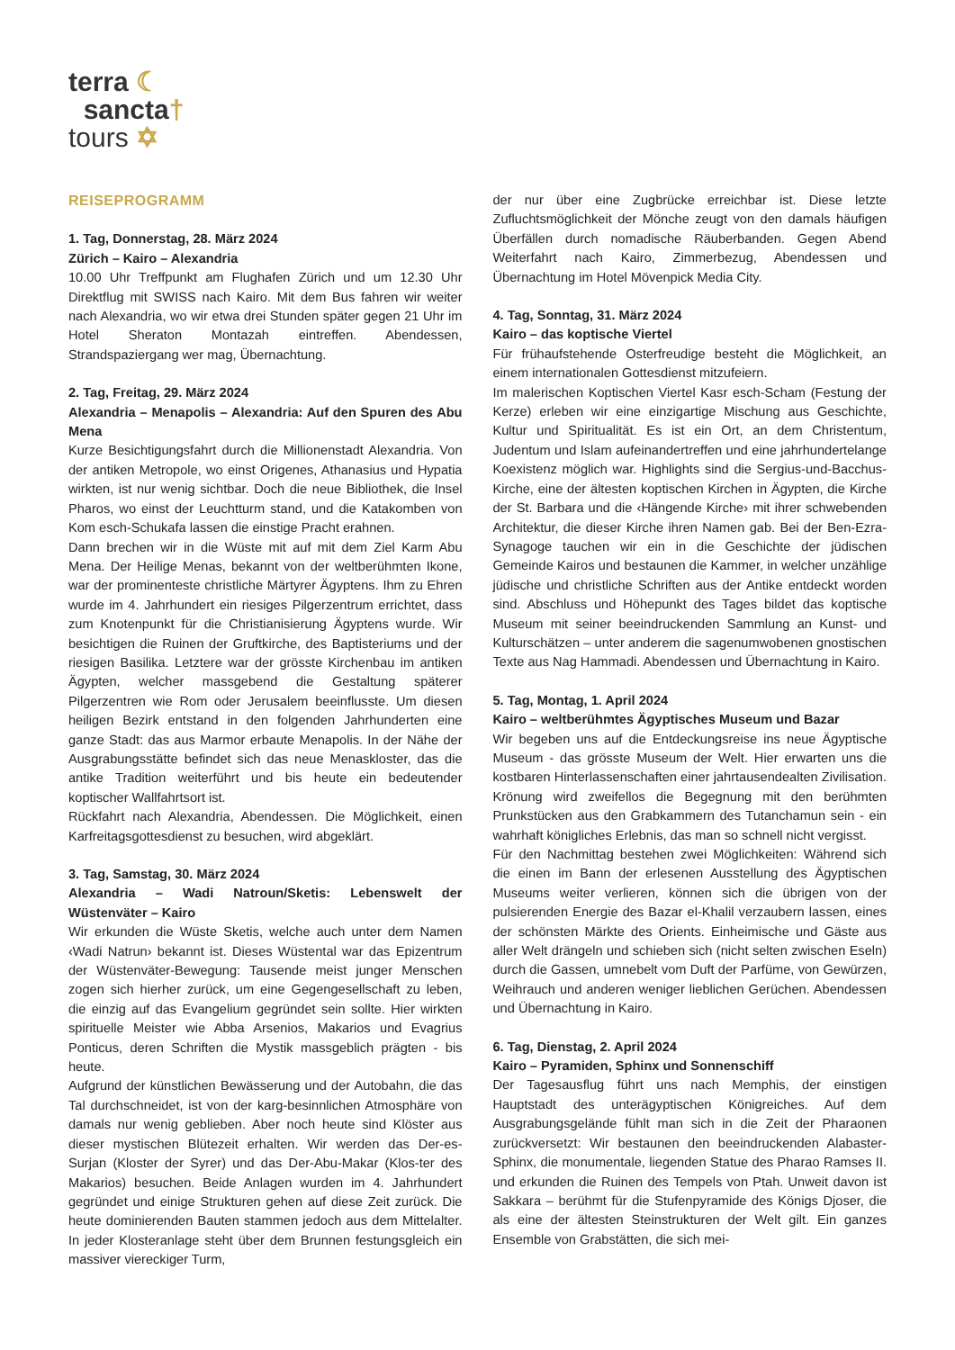terra ☾
sancta†
tours ✡
REISEPROGRAMM
1. Tag, Donnerstag, 28. März 2024
Zürich – Kairo – Alexandria
10.00 Uhr Treffpunkt am Flughafen Zürich und um 12.30 Uhr Direktflug mit SWISS nach Kairo. Mit dem Bus fahren wir weiter nach Alexandria, wo wir etwa drei Stunden später gegen 21 Uhr im Hotel Sheraton Montazah eintreffen. Abendessen, Strandspaziergang wer mag, Übernachtung.
2. Tag, Freitag, 29. März 2024
Alexandria – Menapolis – Alexandria: Auf den Spuren des Abu Mena
Kurze Besichtigungsfahrt durch die Millionenstadt Alexandria. Von der antiken Metropole, wo einst Origenes, Athanasius und Hypatia wirkten, ist nur wenig sichtbar. Doch die neue Bibliothek, die Insel Pharos, wo einst der Leuchtturm stand, und die Katakomben von Kom esch-Schukafa lassen die einstige Pracht erahnen.
Dann brechen wir in die Wüste mit auf mit dem Ziel Karm Abu Mena. Der Heilige Menas, bekannt von der weltberühmten Ikone, war der prominenteste christliche Märtyrer Ägyptens. Ihm zu Ehren wurde im 4. Jahrhundert ein riesiges Pilgerzentrum errichtet, dass zum Knotenpunkt für die Christianisierung Ägyptens wurde. Wir besichtigen die Ruinen der Gruftkirche, des Baptisteriums und der riesigen Basilika. Letztere war der grösste Kirchenbau im antiken Ägypten, welcher massgebend die Gestaltung späterer Pilgerzentren wie Rom oder Jerusalem beeinflusste. Um diesen heiligen Bezirk entstand in den folgenden Jahrhunderten eine ganze Stadt: das aus Marmor erbaute Menapolis. In der Nähe der Ausgrabungsstätte befindet sich das neue Menaskloster, das die antike Tradition weiterführt und bis heute ein bedeutender koptischer Wallfahrtsort ist.
Rückfahrt nach Alexandria, Abendessen. Die Möglichkeit, einen Karfreitagsgottesdienst zu besuchen, wird abgeklärt.
3. Tag, Samstag, 30. März 2024
Alexandria – Wadi Natroun/Sketis: Lebenswelt der Wüstenväter – Kairo
Wir erkunden die Wüste Sketis, welche auch unter dem Namen ‹Wadi Natrun› bekannt ist. Dieses Wüstental war das Epizentrum der Wüstenväter-Bewegung: Tausende meist junger Menschen zogen sich hierher zurück, um eine Gegengesellschaft zu leben, die einzig auf das Evangelium gegründet sein sollte. Hier wirkten spirituelle Meister wie Abba Arsenios, Makarios und Evagrius Ponticus, deren Schriften die Mystik massgeblich prägten - bis heute.
Aufgrund der künstlichen Bewässerung und der Autobahn, die das Tal durchschneidet, ist von der karg-besinnlichen Atmosphäre von damals nur wenig geblieben. Aber noch heute sind Klöster aus dieser mystischen Blütezeit erhalten. Wir werden das Der-es-Surjan (Kloster der Syrer) und das Der-Abu-Makar (Klos-ter des Makarios) besuchen. Beide Anlagen wurden im 4. Jahrhundert gegründet und einige Strukturen gehen auf diese Zeit zurück. Die heute dominierenden Bauten stammen jedoch aus dem Mittelalter. In jeder Klosteranlage steht über dem Brunnen festungsgleich ein massiver viereckiger Turm,
der nur über eine Zugbrücke erreichbar ist. Diese letzte Zufluchtsmöglichkeit der Mönche zeugt von den damals häufigen Überfällen durch nomadische Räuberbanden. Gegen Abend Weiterfahrt nach Kairo, Zimmerbezug, Abendessen und Übernachtung im Hotel Mövenpick Media City.
4. Tag, Sonntag, 31. März 2024
Kairo – das koptische Viertel
Für frühaufstehende Osterfreudige besteht die Möglichkeit, an einem internationalen Gottesdienst mitzufeiern.
Im malerischen Koptischen Viertel Kasr esch-Scham (Festung der Kerze) erleben wir eine einzigartige Mischung aus Geschichte, Kultur und Spiritualität. Es ist ein Ort, an dem Christentum, Judentum und Islam aufeinandertreffen und eine jahrhundertelange Koexistenz möglich war. Highlights sind die Sergius-und-Bacchus-Kirche, eine der ältesten koptischen Kirchen in Ägypten, die Kirche der St. Barbara und die ‹Hängende Kirche› mit ihrer schwebenden Architektur, die dieser Kirche ihren Namen gab. Bei der Ben-Ezra-Synagoge tauchen wir ein in die Geschichte der jüdischen Gemeinde Kairos und bestaunen die Kammer, in welcher unzählige jüdische und christliche Schriften aus der Antike entdeckt worden sind. Abschluss und Höhepunkt des Tages bildet das koptische Museum mit seiner beeindruckenden Sammlung an Kunst- und Kulturschätzen – unter anderem die sagenumwobenen gnostischen Texte aus Nag Hammadi. Abendessen und Übernachtung in Kairo.
5. Tag, Montag, 1. April 2024
Kairo – weltberühmtes Ägyptisches Museum und Bazar
Wir begeben uns auf die Entdeckungsreise ins neue Ägyptische Museum - das grösste Museum der Welt. Hier erwarten uns die kostbaren Hinterlassenschaften einer jahrtausendealten Zivilisation. Krönung wird zweifellos die Begegnung mit den berühmten Prunkstücken aus den Grabkammern des Tutanchamun sein - ein wahrhaft königliches Erlebnis, das man so schnell nicht vergisst.
Für den Nachmittag bestehen zwei Möglichkeiten: Während sich die einen im Bann der erlesenen Ausstellung des Ägyptischen Museums weiter verlieren, können sich die übrigen von der pulsierenden Energie des Bazar el-Khalil verzaubern lassen, eines der schönsten Märkte des Orients. Einheimische und Gäste aus aller Welt drängeln und schieben sich (nicht selten zwischen Eseln) durch die Gassen, umnebelt vom Duft der Parfüme, von Gewürzen, Weihrauch und anderen weniger lieblichen Gerüchen. Abendessen und Übernachtung in Kairo.
6. Tag, Dienstag, 2. April 2024
Kairo – Pyramiden, Sphinx und Sonnenschiff
Der Tagesausflug führt uns nach Memphis, der einstigen Hauptstadt des unterägyptischen Königreiches. Auf dem Ausgrabungsgelände fühlt man sich in die Zeit der Pharaonen zurückversetzt: Wir bestaunen den beeindruckenden Alabaster-Sphinx, die monumentale, liegenden Statue des Pharao Ramses II. und erkunden die Ruinen des Tempels von Ptah. Unweit davon ist Sakkara – berühmt für die Stufenpyramide des Königs Djoser, die als eine der ältesten Steinstrukturen der Welt gilt. Ein ganzes Ensemble von Grabstätten, die sich mei-